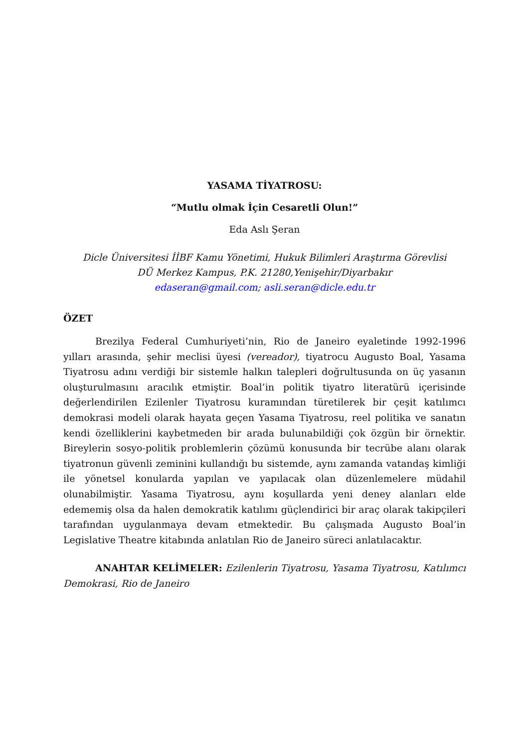YASAMA TİYATROSU:
“Mutlu olmak İçin Cesaretli Olun!”
Eda Aslı Şeran
Dicle Üniversitesi İİBF Kamu Yönetimi, Hukuk Bilimleri Araştırma Görevlisi
DÜ Merkez Kampus, P.K. 21280,Yenişehir/Diyarbakır
edaseran@gmail.com; asli.seran@dicle.edu.tr
ÖZET
Brezilya Federal Cumhuriyeti’nin, Rio de Janeiro eyaletinde 1992-1996 yılları arasında, şehir meclisi üyesi (vereador), tiyatrocu Augusto Boal, Yasama Tiyatrosu adını verdiği bir sistemle halkın talepleri doğrultusunda on üç yasanın oluşturulmasını aracılık etmiştir. Boal’in politik tiyatro literatürü içerisinde değerlendirilen Ezilenler Tiyatrosu kuramından türetilerek bir çeşit katılımcı demokrasi modeli olarak hayata geçen Yasama Tiyatrosu, reel politika ve sanatın kendi özelliklerini kaybetmeden bir arada bulunabildiği çok özgün bir örnektir. Bireylerin sosyo-politik problemlerin çözümü konusunda bir tecrübe alanı olarak tiyatronun güvenli zeminini kullandığı bu sistemde, aynı zamanda vatandaş kimliği ile yönetsel konularda yapılan ve yapılacak olan düzenlemelere müdahil olunabilmiştir. Yasama Tiyatrosu, aynı koşullarda yeni deney alanları elde edememiş olsa da halen demokratik katılımı güçlendirici bir araç olarak takipçileri tarafından uygulanmaya devam etmektedir. Bu çalışmada Augusto Boal’in Legislative Theatre kitabında anlatılan Rio de Janeiro süreci anlatılacaktır.
ANAHTAR KELİMELER: Ezilenlerin Tiyatrosu, Yasama Tiyatrosu, Katılımcı Demokrasi, Rio de Janeiro